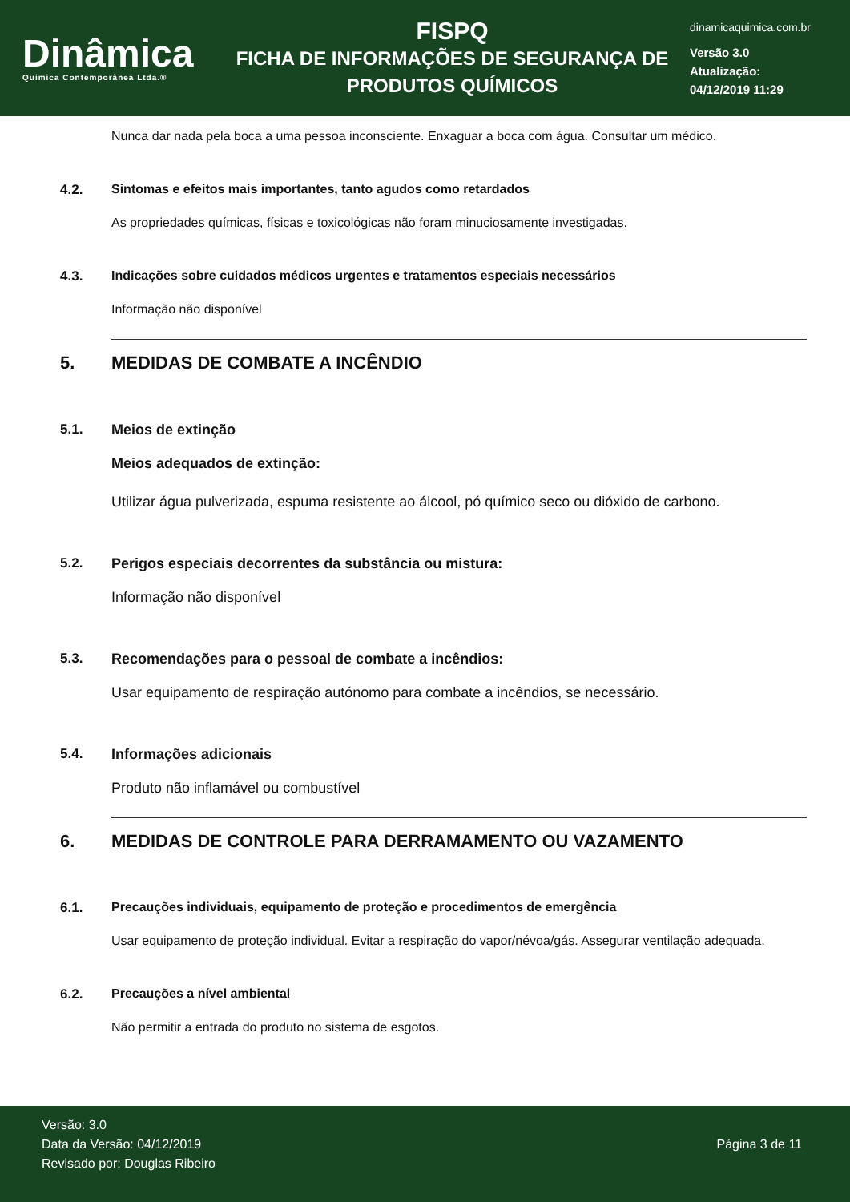Dinâmica
Quimica Contemporânea Ltda.®
FISPQ
FICHA DE INFORMAÇÕES DE SEGURANÇA DE
PRODUTOS QUÍMICOS
dinamicaquimica.com.br
Versão 3.0
Atualização:
04/12/2019 11:29
Nunca dar nada pela boca a uma pessoa inconsciente. Enxaguar a boca com água. Consultar um médico.
4.2. Sintomas e efeitos mais importantes, tanto agudos como retardados
As propriedades químicas, físicas e toxicológicas não foram minuciosamente investigadas.
4.3. Indicações sobre cuidados médicos urgentes e tratamentos especiais necessários
Informação não disponível
5. MEDIDAS DE COMBATE A INCÊNDIO
5.1. Meios de extinção
Meios adequados de extinção:
Utilizar água pulverizada, espuma resistente ao álcool, pó químico seco ou dióxido de carbono.
5.2. Perigos especiais decorrentes da substância ou mistura:
Informação não disponível
5.3. Recomendações para o pessoal de combate a incêndios:
Usar equipamento de respiração autónomo para combate a incêndios, se necessário.
5.4. Informações adicionais
Produto não inflamável ou combustível
6. MEDIDAS DE CONTROLE PARA DERRAMAMENTO OU VAZAMENTO
6.1. Precauções individuais, equipamento de proteção e procedimentos de emergência
Usar equipamento de proteção individual. Evitar a respiração do vapor/névoa/gás. Assegurar ventilação adequada.
6.2. Precauções a nível ambiental
Não permitir a entrada do produto no sistema de esgotos.
Versão: 3.0
Data da Versão: 04/12/2019
Revisado por: Douglas Ribeiro
Página 3 de 11